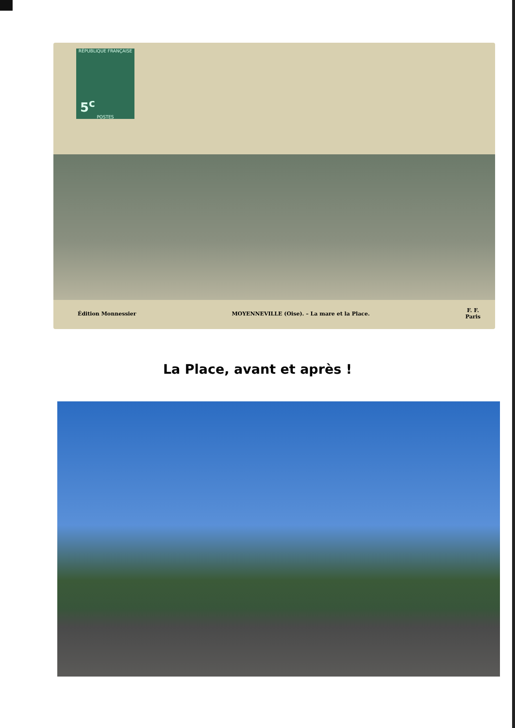RÉPUBLIQUE FRANÇAISE
5<sup>c</sup>
POSTES
Édition Monnessier MOYENNEVILLE (Oise). – La mare et la Place. F. F.
Paris
La Place, avant et après !